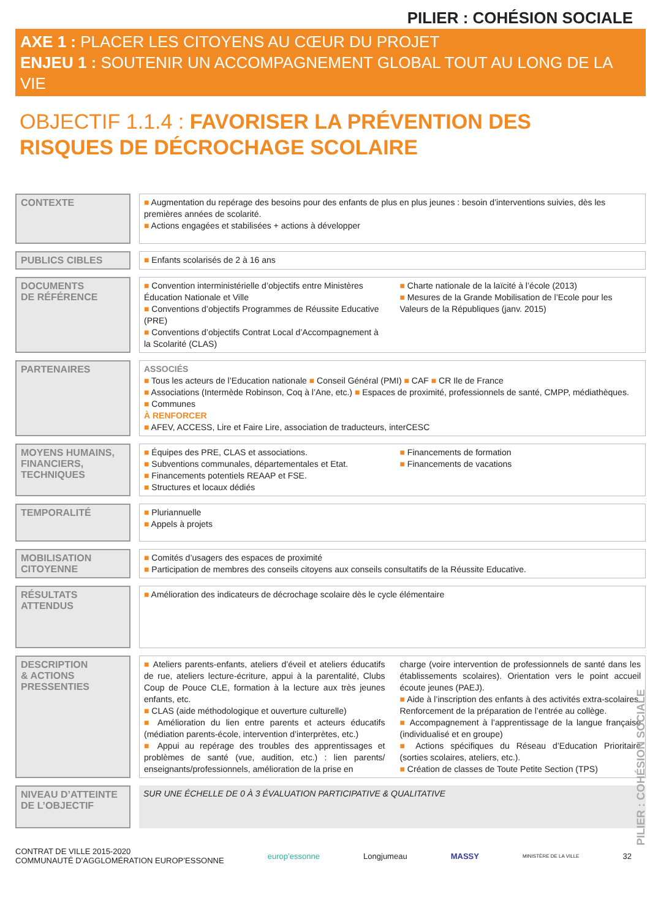PILIER : COHÉSION SOCIALE
AXE 1 : PLACER LES CITOYENS AU CŒUR DU PROJET
ENJEU 1 : SOUTENIR UN ACCOMPAGNEMENT GLOBAL TOUT AU LONG DE LA VIE
OBJECTIF 1.1.4 : FAVORISER LA PRÉVENTION DES RISQUES DE DÉCROCHAGE SCOLAIRE
CONTEXTE
■ Augmentation du repérage des besoins pour des enfants de plus en plus jeunes : besoin d’interventions suivies, dès les premières années de scolarité.
■ Actions engagées et stabilisées + actions à développer
PUBLICS CIBLES
■ Enfants scolarisés de 2 à 16 ans
DOCUMENTS
DE RÉFÉRENCE
■ Convention interministérielle d’objectifs entre Ministères Éducation Nationale et Ville
■ Conventions d’objectifs Programmes de Réussite Educative (PRE)
■ Conventions d’objectifs Contrat Local d’Accompagnement à la Scolarité (CLAS)
■ Charte nationale de la laïcité à l’école (2013)
■ Mesures de la Grande Mobilisation de l’Ecole pour les Valeurs de la Républiques (janv. 2015)
PARTENAIRES
ASSOCIÉS
■ Tous les acteurs de l’Education nationale ■ Conseil Général (PMI) ■ CAF ■ CR Ile de France
■ Associations (Intermède Robinson, Coq à l’Ane, etc.) ■ Espaces de proximité, professionnels de santé, CMPP, médiathèques.
■ Communes
À RENFORCER
■ AFEV, ACCESS, Lire et Faire Lire, association de traducteurs, interCESC
MOYENS HUMAINS, FINANCIERS, TECHNIQUES
■ Équipes des PRE, CLAS et associations.
■ Subventions communales, départementales et Etat.
■ Financements potentiels REAAP et FSE.
■ Structures et locaux dédiés
■ Financements de formation
■ Financements de vacations
TEMPORALITÉ
■ Pluriannuelle
■ Appels à projets
MOBILISATION CITOYENNE
■ Comités d’usagers des espaces de proximité
■ Participation de membres des conseils citoyens aux conseils consultatifs de la Réussite Educative.
RÉSULTATS ATTENDUS
■ Amélioration des indicateurs de décrochage scolaire dès le cycle élémentaire
DESCRIPTION
& ACTIONS PRESSENTIES
■ Ateliers parents-enfants, ateliers d’éveil et ateliers éducatifs de rue, ateliers lecture-écriture, appui à la parentalité, Clubs Coup de Pouce CLE, formation à la lecture aux très jeunes enfants, etc.
■ CLAS (aide méthodologique et ouverture culturelle)
■ Amélioration du lien entre parents et acteurs éducatifs (médiation parents-école, intervention d’interprètes, etc.)
■ Appui au repérage des troubles des apprentissages et problèmes de santé (vue, audition, etc.) : lien parents/ enseignants/professionnels, amélioration de la prise en
charge (voire intervention de professionnels de santé dans les établissements scolaires). Orientation vers le point accueil écoute jeunes (PAEJ).
■ Aide à l’inscription des enfants à des activités extra-scolaires. Renforcement de la préparation de l’entrée au collège.
■ Accompagnement à l’apprentissage de la langue française (individualisé et en groupe)
■ Actions spécifiques du Réseau d’Education Prioritaire (sorties scolaires, ateliers, etc.).
■ Création de classes de Toute Petite Section (TPS)
NIVEAU D’ATTEINTE DE L’OBJECTIF
SUR UNE ÉCHELLE DE 0 À 3 ÉVALUATION PARTICIPATIVE & QUALITATIVE
CONTRAT DE VILLE 2015-2020
COMMUNAUTÉ D’AGGLOMÉRATION EUROP’ESSONNE
europ’essonne Longjumeau MASSY
MINISTÈRE DE LA VILLE
32
PILIER : COHÉSION SOCIALE